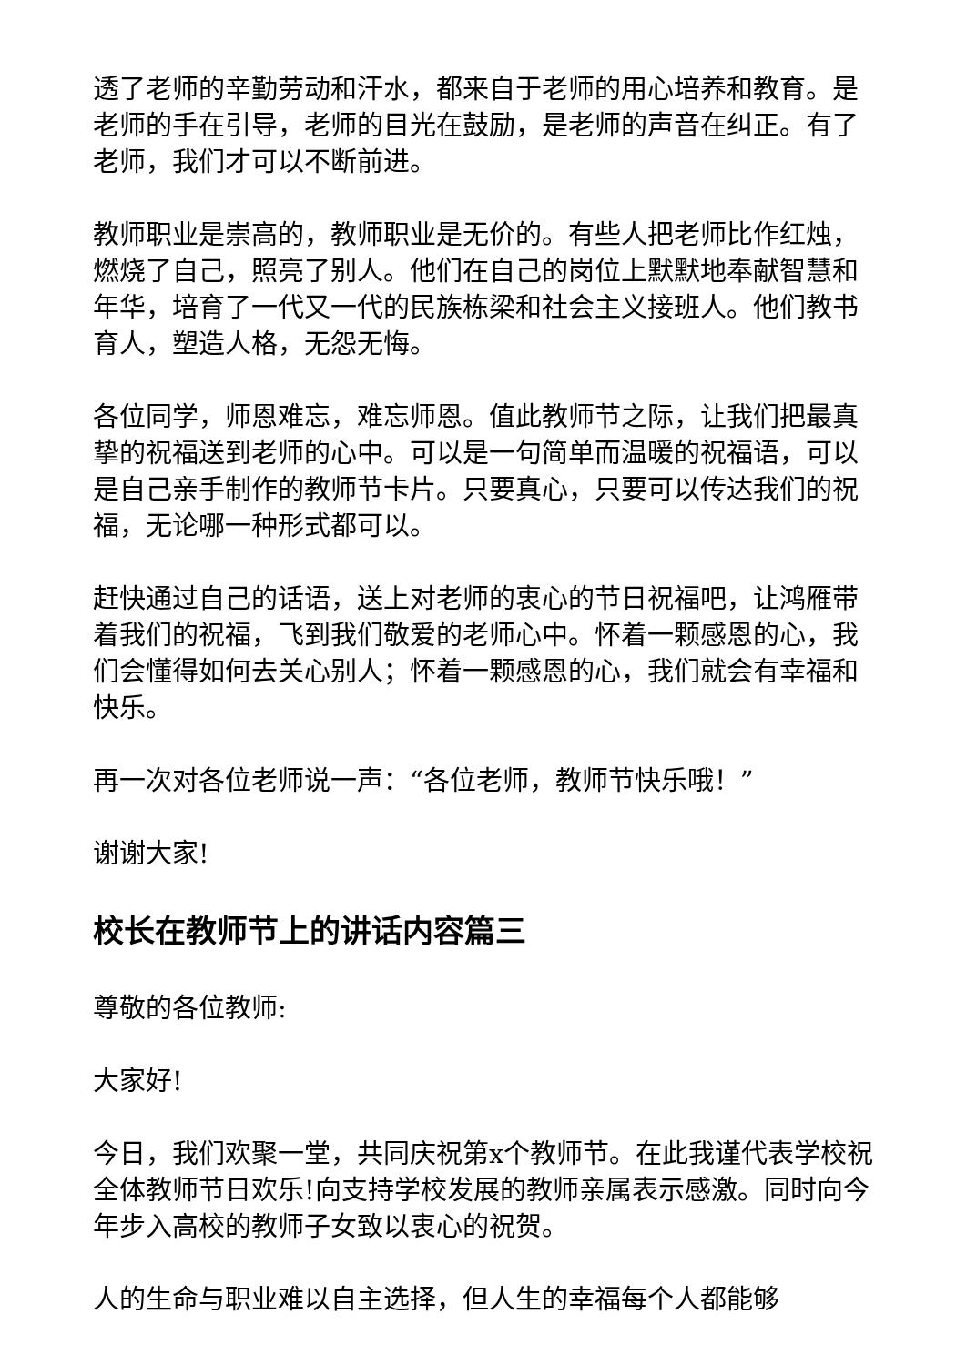透了老师的辛勤劳动和汗水，都来自于老师的用心培养和教育。是老师的手在引导，老师的目光在鼓励，是老师的声音在纠正。有了老师，我们才可以不断前进。
教师职业是崇高的，教师职业是无价的。有些人把老师比作红烛，燃烧了自己，照亮了别人。他们在自己的岗位上默默地奉献智慧和年华，培育了一代又一代的民族栋梁和社会主义接班人。他们教书育人，塑造人格，无怨无悔。
各位同学，师恩难忘，难忘师恩。值此教师节之际，让我们把最真挚的祝福送到老师的心中。可以是一句简单而温暖的祝福语，可以是自己亲手制作的教师节卡片。只要真心，只要可以传达我们的祝福，无论哪一种形式都可以。
赶快通过自己的话语，送上对老师的衷心的节日祝福吧，让鸿雁带着我们的祝福，飞到我们敬爱的老师心中。怀着一颗感恩的心，我们会懂得如何去关心别人；怀着一颗感恩的心，我们就会有幸福和快乐。
再一次对各位老师说一声：“各位老师，教师节快乐哦！”
谢谢大家!
校长在教师节上的讲话内容篇三
尊敬的各位教师:
大家好!
今日，我们欢聚一堂，共同庆祝第x个教师节。在此我谨代表学校祝全体教师节日欢乐!向支持学校发展的教师亲属表示感激。同时向今年步入高校的教师子女致以衷心的祝贺。
人的生命与职业难以自主选择，但人生的幸福每个人都能够